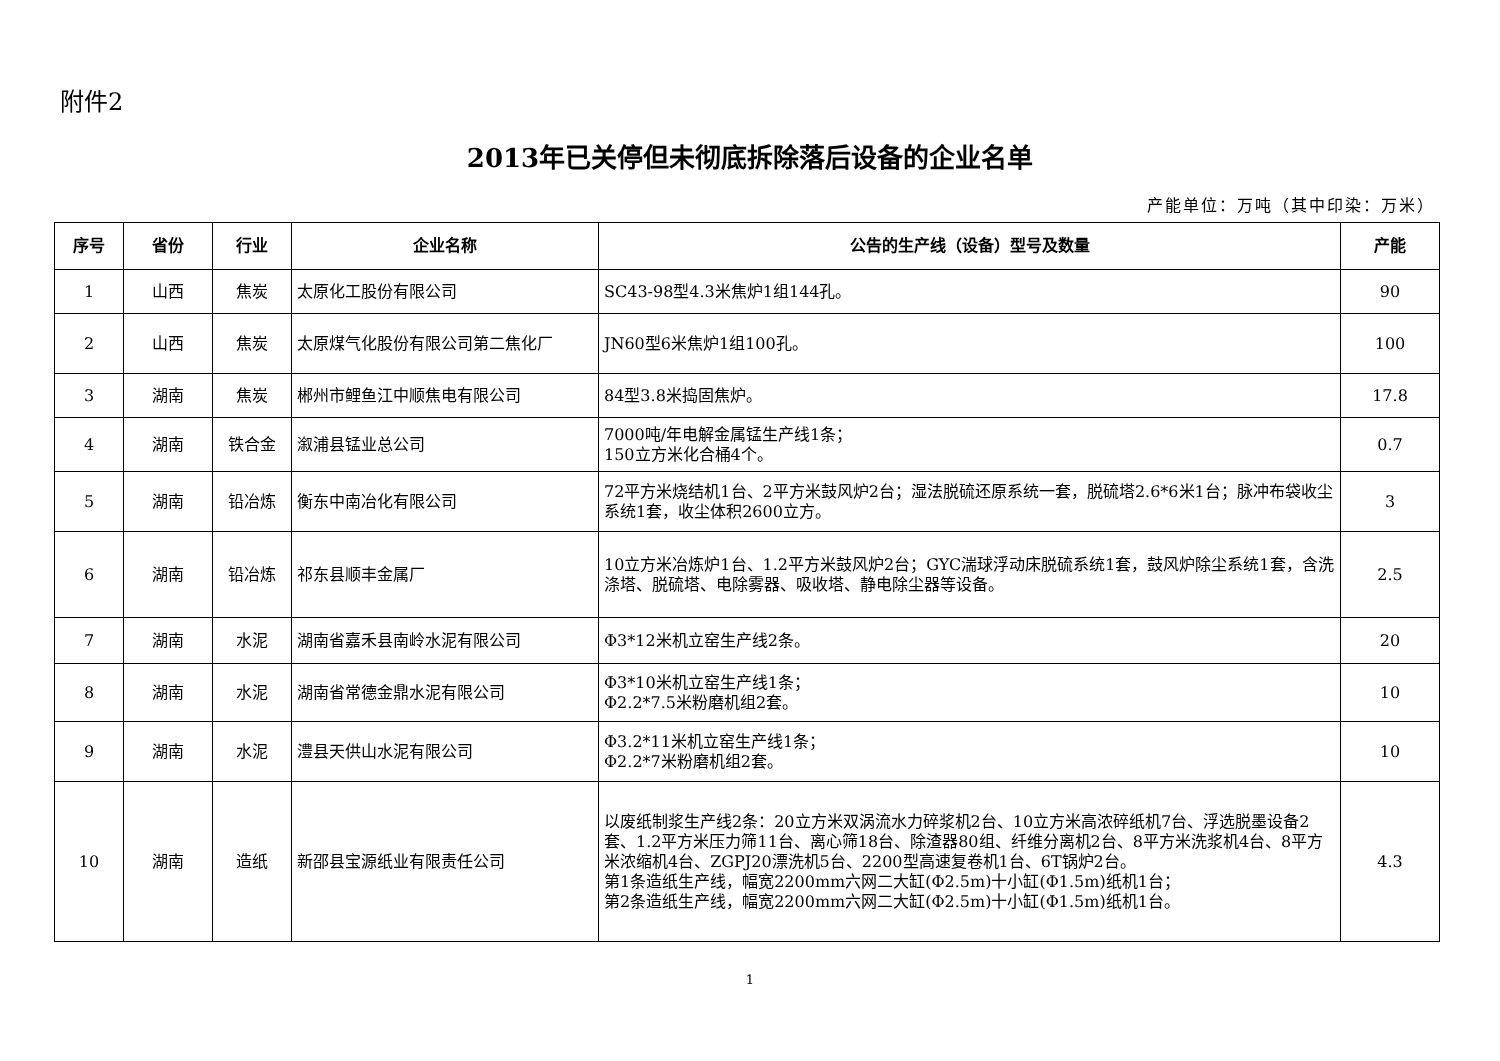附件2
2013年已关停但未彻底拆除落后设备的企业名单
产能单位：万吨（其中印染：万米）
| 序号 | 省份 | 行业 | 企业名称 | 公告的生产线（设备）型号及数量 | 产能 |
| --- | --- | --- | --- | --- | --- |
| 1 | 山西 | 焦炭 | 太原化工股份有限公司 | SC43-98型4.3米焦炉1组144孔。 | 90 |
| 2 | 山西 | 焦炭 | 太原煤气化股份有限公司第二焦化厂 | JN60型6米焦炉1组100孔。 | 100 |
| 3 | 湖南 | 焦炭 | 郴州市鲤鱼江中顺焦电有限公司 | 84型3.8米捣固焦炉。 | 17.8 |
| 4 | 湖南 | 铁合金 | 溆浦县锰业总公司 | 7000吨/年电解金属锰生产线1条； 150立方米化合桶4个。 | 0.7 |
| 5 | 湖南 | 铅冶炼 | 衡东中南冶化有限公司 | 72平方米烧结机1台、2平方米鼓风炉2台；湿法脱硫还原系统一套，脱硫塔2.6*6米1台；脉冲布袋收尘系统1套，收尘体积2600立方。 | 3 |
| 6 | 湖南 | 铅冶炼 | 祁东县顺丰金属厂 | 10立方米冶炼炉1台、1.2平方米鼓风炉2台；GYC湍球浮动床脱硫系统1套，鼓风炉除尘系统1套，含洗涤塔、脱硫塔、电除雾器、吸收塔、静电除尘器等设备。 | 2.5 |
| 7 | 湖南 | 水泥 | 湖南省嘉禾县南岭水泥有限公司 | Φ3*12米机立窑生产线2条。 | 20 |
| 8 | 湖南 | 水泥 | 湖南省常德金鼎水泥有限公司 | Φ3*10米机立窑生产线1条； Φ2.2*7.5米粉磨机组2套。 | 10 |
| 9 | 湖南 | 水泥 | 澧县天供山水泥有限公司 | Φ3.2*11米机立窑生产线1条； Φ2.2*7米粉磨机组2套。 | 10 |
| 10 | 湖南 | 造纸 | 新邵县宝源纸业有限责任公司 | 以废纸制浆生产线2条：20立方米双涡流水力碎浆机2台、10立方米高浓碎纸机7台、浮选脱墨设备2套、1.2平方米压力筛11台、离心筛18台、除渣器80组、纤维分离机2台、8平方米洗浆机4台、8平方米浓缩机4台、ZGPJ20漂洗机5台、2200型高速复卷机1台、6T锅炉2台。 第1条造纸生产线，幅宽2200mm六网二大缸(Φ2.5m)十小缸(Φ1.5m)纸机1台； 第2条造纸生产线，幅宽2200mm六网二大缸(Φ2.5m)十小缸(Φ1.5m)纸机1台。 | 4.3 |
1